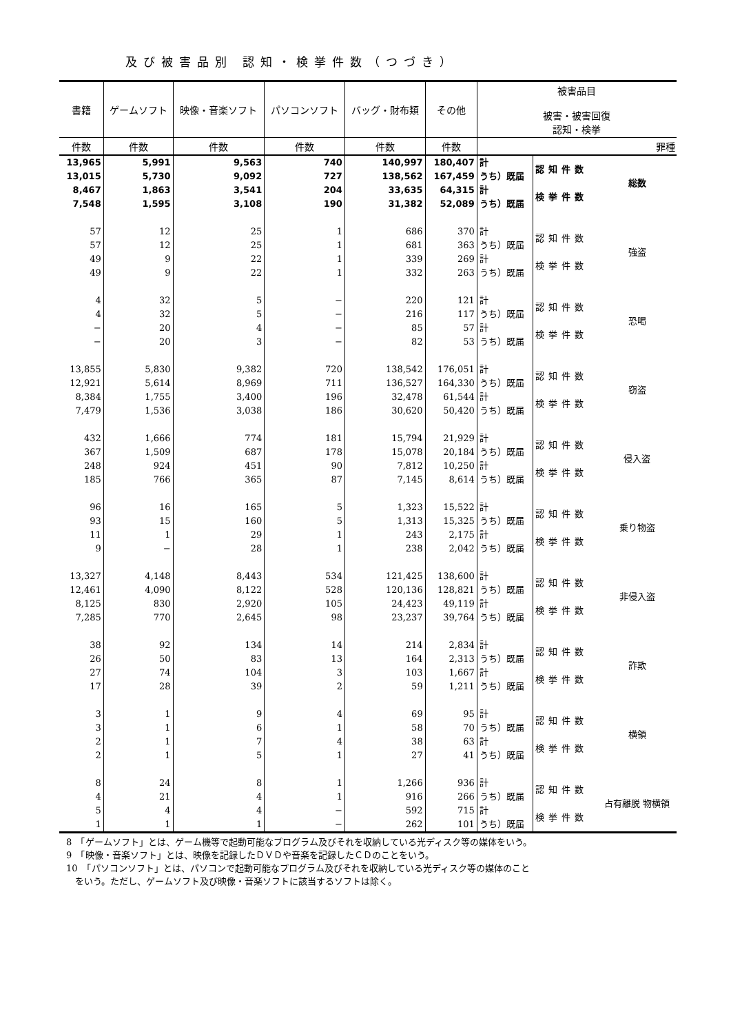及び被害品別 認知・検挙件数（つづき）
| 書籍 | ゲームソフト | 映像・音楽ソフト | パソコンソフト | バッグ・財布類 | その他 | 被害品目 被害・被害回復 認知・検挙 | | |
| --- | --- | --- | --- | --- | --- | --- | --- | --- |
| 件数 | 件数 | 件数 | 件数 | 件数 | 件数 | | | 罪種 |
| 13,965 | 5,991 | 9,563 | 740 | 140,997 | 180,407 | 計 | 認知件数 | 総数 |
| 13,015 | 5,730 | 9,092 | 727 | 138,562 | 167,459 | うち）既届 | | |
| 8,467 | 1,863 | 3,541 | 204 | 33,635 | 64,315 | 計 | 検挙件数 | |
| 7,548 | 1,595 | 3,108 | 190 | 31,382 | 52,089 | うち）既届 | | |
| 57 | 12 | 25 | 1 | 686 | 370 | 計 | 認知件数 | 強盗 |
| 57 | 12 | 25 | 1 | 681 | 363 | うち）既届 | | |
| 49 | 9 | 22 | 1 | 339 | 269 | 計 | 検挙件数 | |
| 49 | 9 | 22 | 1 | 332 | 263 | うち）既届 | | |
| 4 | 32 | 5 | − | 220 | 121 | 計 | 認知件数 | 恐喝 |
| 4 | 32 | 5 | − | 216 | 117 | うち）既届 | | |
| − | 20 | 4 | − | 85 | 57 | 計 | 検挙件数 | |
| − | 20 | 3 | − | 82 | 53 | うち）既届 | | |
| 13,855 | 5,830 | 9,382 | 720 | 138,542 | 176,051 | 計 | 認知件数 | 窃盗 |
| 12,921 | 5,614 | 8,969 | 711 | 136,527 | 164,330 | うち）既届 | | |
| 8,384 | 1,755 | 3,400 | 196 | 32,478 | 61,544 | 計 | 検挙件数 | |
| 7,479 | 1,536 | 3,038 | 186 | 30,620 | 50,420 | うち）既届 | | |
| 432 | 1,666 | 774 | 181 | 15,794 | 21,929 | 計 | 認知件数 | 侵入盗 |
| 367 | 1,509 | 687 | 178 | 15,078 | 20,184 | うち）既届 | | |
| 248 | 924 | 451 | 90 | 7,812 | 10,250 | 計 | 検挙件数 | |
| 185 | 766 | 365 | 87 | 7,145 | 8,614 | うち）既届 | | |
| 96 | 16 | 165 | 5 | 1,323 | 15,522 | 計 | 認知件数 | 乗り物盗 |
| 93 | 15 | 160 | 5 | 1,313 | 15,325 | うち）既届 | | |
| 11 | 1 | 29 | 1 | 243 | 2,175 | 計 | 検挙件数 | |
| 9 | − | 28 | 1 | 238 | 2,042 | うち）既届 | | |
| 13,327 | 4,148 | 8,443 | 534 | 121,425 | 138,600 | 計 | 認知件数 | 非侵入盗 |
| 12,461 | 4,090 | 8,122 | 528 | 120,136 | 128,821 | うち）既届 | | |
| 8,125 | 830 | 2,920 | 105 | 24,423 | 49,119 | 計 | 検挙件数 | |
| 7,285 | 770 | 2,645 | 98 | 23,237 | 39,764 | うち）既届 | | |
| 38 | 92 | 134 | 14 | 214 | 2,834 | 計 | 認知件数 | 詐欺 |
| 26 | 50 | 83 | 13 | 164 | 2,313 | うち）既届 | | |
| 27 | 74 | 104 | 3 | 103 | 1,667 | 計 | 検挙件数 | |
| 17 | 28 | 39 | 2 | 59 | 1,211 | うち）既届 | | |
| 3 | 1 | 9 | 4 | 69 | 95 | 計 | 認知件数 | 横領 |
| 3 | 1 | 6 | 1 | 58 | 70 | うち）既届 | | |
| 2 | 1 | 7 | 4 | 38 | 63 | 計 | 検挙件数 | |
| 2 | 1 | 5 | 1 | 27 | 41 | うち）既届 | | |
| 8 | 24 | 8 | 1 | 1,266 | 936 | 計 | 認知件数 | 占有離脱 物横領 |
| 4 | 21 | 4 | 1 | 916 | 266 | うち）既届 | | |
| 5 | 4 | 4 | − | 592 | 715 | 計 | 検挙件数 | |
| 1 | 1 | 1 | − | 262 | 101 | うち）既届 | | |
8　「ゲームソフト」とは、ゲーム機等で起動可能なプログラム及びそれを収納している光ディスク等の媒体をいう。
9　「映像・音楽ソフト」とは、映像を記録したＤＶＤや音楽を記録したＣＤのことをいう。
10　「パソコンソフト」とは、パソコンで起動可能なプログラム及びそれを収納している光ディスク等の媒体のこと
　をいう。ただし、ゲームソフト及び映像・音楽ソフトに該当するソフトは除く。